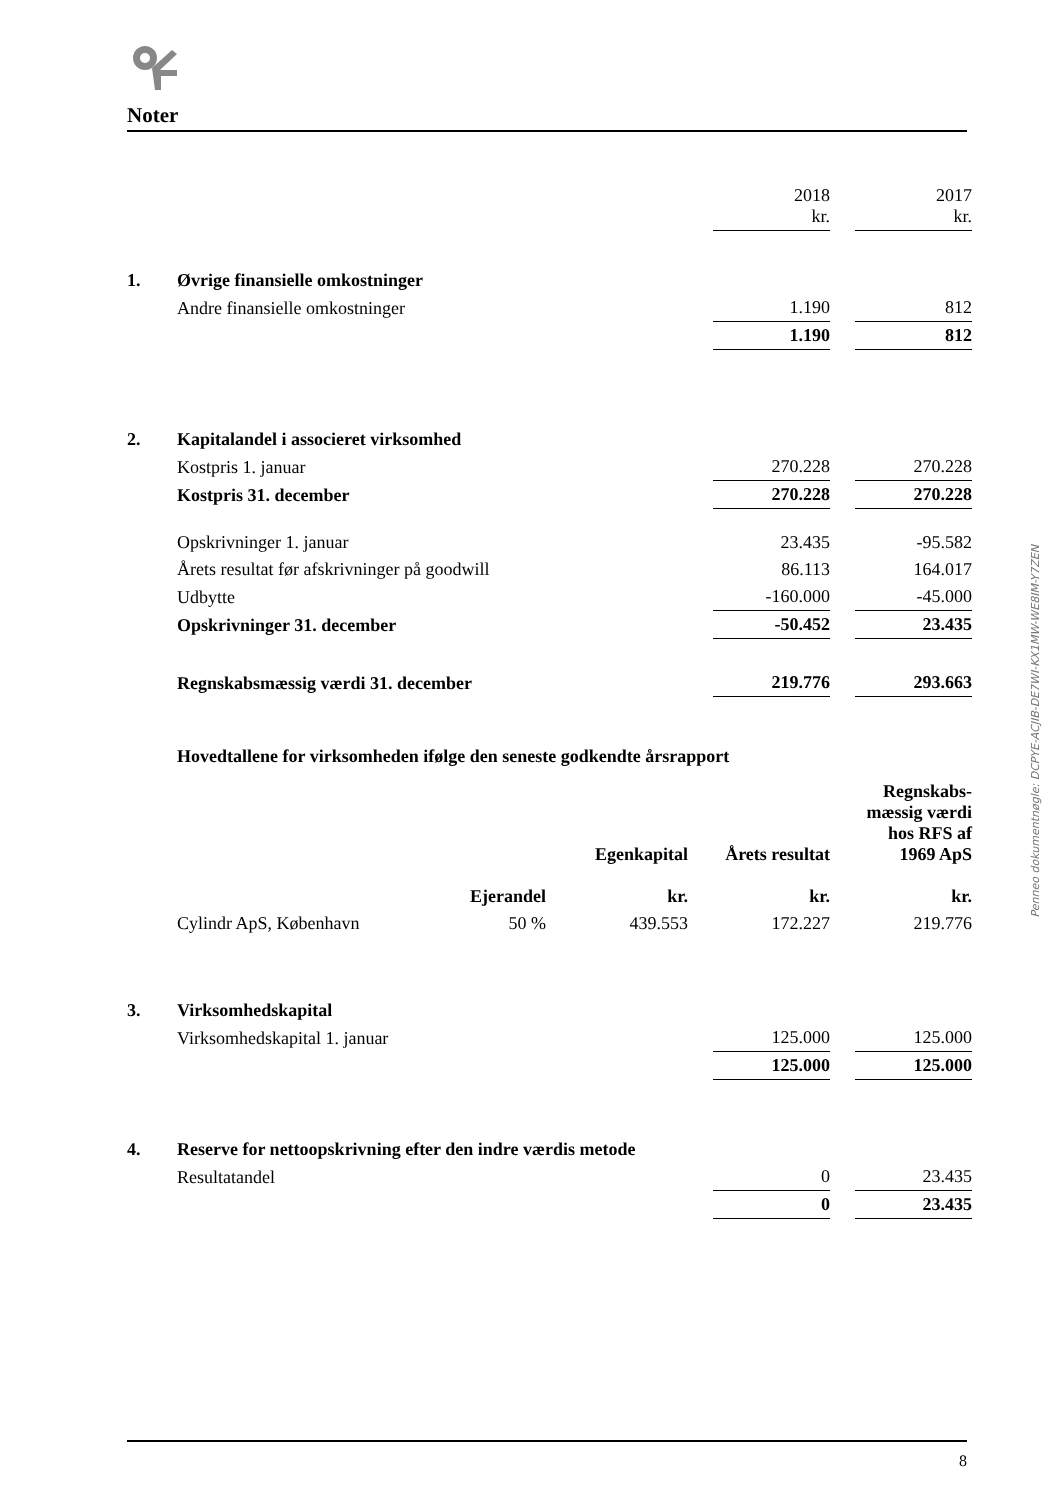Noter
| | | 2018 kr. | | 2017 kr. |
| 1. | Øvrige finansielle omkostninger | | | |
| | Andre finansielle omkostninger | 1.190 | | 812 |
| | | 1.190 | | 812 |
| 2. | Kapitalandel i associeret virksomhed | | | |
| | Kostpris 1. januar | 270.228 | | 270.228 |
| | Kostpris 31. december | 270.228 | | 270.228 |
| | Opskrivninger 1. januar | 23.435 | | -95.582 |
| | Årets resultat før afskrivninger på goodwill | 86.113 | | 164.017 |
| | Udbytte | -160.000 | | -45.000 |
| | Opskrivninger 31. december | -50.452 | | 23.435 |
| | Regnskabsmæssig værdi 31. december | 219.776 | | 293.663 |
| | Hovedtallene for virksomheden ifølge den seneste godkendte årsrapport | | | |
| | | Ejerandel | Egenkapital kr. | Årets resultat kr. | Regnskabs- mæssig værdi hos RFS af 1969 ApS kr. |
| | Cylindr ApS, København | 50 % | 439.553 | 172.227 | 219.776 |
| 3. | Virksomhedskapital | | | |
| | Virksomhedskapital 1. januar | 125.000 | | 125.000 |
| | | 125.000 | | 125.000 |
| 4. | Reserve for nettoopskrivning efter den indre værdis metode | | | |
| | Resultatandel | 0 | | 23.435 |
| | | 0 | | 23.435 |
Penneo dokumentnøgle: DCPYE-ACJIB-DE7WI-KX1MW-WE8IM-Y7ZEN
8